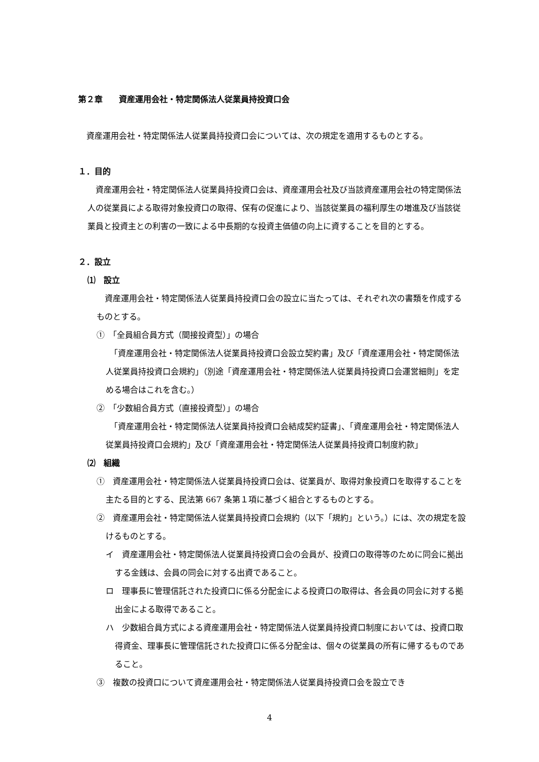第２章　　資産運用会社・特定関係法人従業員持投資口会
　資産運用会社・特定関係法人従業員持投資口会については、次の規定を適用するものとする。
１．目的
　資産運用会社・特定関係法人従業員持投資口会は、資産運用会社及び当該資産運用会社の特定関係法人の従業員による取得対象投資口の取得、保有の促進により、当該従業員の福利厚生の増進及び当該従業員と投資主との利害の一致による中長期的な投資主価値の向上に資することを目的とする。
２．設立
⑴　設立
　資産運用会社・特定関係法人従業員持投資口会の設立に当たっては、それぞれ次の書類を作成するものとする。
①　「全員組合員方式（間接投資型）」の場合
　「資産運用会社・特定関係法人従業員持投資口会設立契約書」及び「資産運用会社・特定関係法人従業員持投資口会規約」（別途「資産運用会社・特定関係法人従業員持投資口会運営細則」を定める場合はこれを含む。）
②　「少数組合員方式（直接投資型）」の場合
　「資産運用会社・特定関係法人従業員持投資口会結成契約証書」、「資産運用会社・特定関係法人従業員持投資口会規約」及び「資産運用会社・特定関係法人従業員持投資口制度約款」
⑵　組織
①　資産運用会社・特定関係法人従業員持投資口会は、従業員が、取得対象投資口を取得することを主たる目的とする、民法第 667 条第１項に基づく組合とするものとする。
②　資産運用会社・特定関係法人従業員持投資口会規約（以下「規約」という。）には、次の規定を設けるものとする。
イ　資産運用会社・特定関係法人従業員持投資口会の会員が、投資口の取得等のために同会に拠出する金銭は、会員の同会に対する出資であること。
ロ　理事長に管理信託された投資口に係る分配金による投資口の取得は、各会員の同会に対する拠出金による取得であること。
ハ　少数組合員方式による資産運用会社・特定関係法人従業員持投資口制度においては、投資口取得資金、理事長に管理信託された投資口に係る分配金は、個々の従業員の所有に帰するものであること。
③　複数の投資口について資産運用会社・特定関係法人従業員持投資口会を設立でき
4